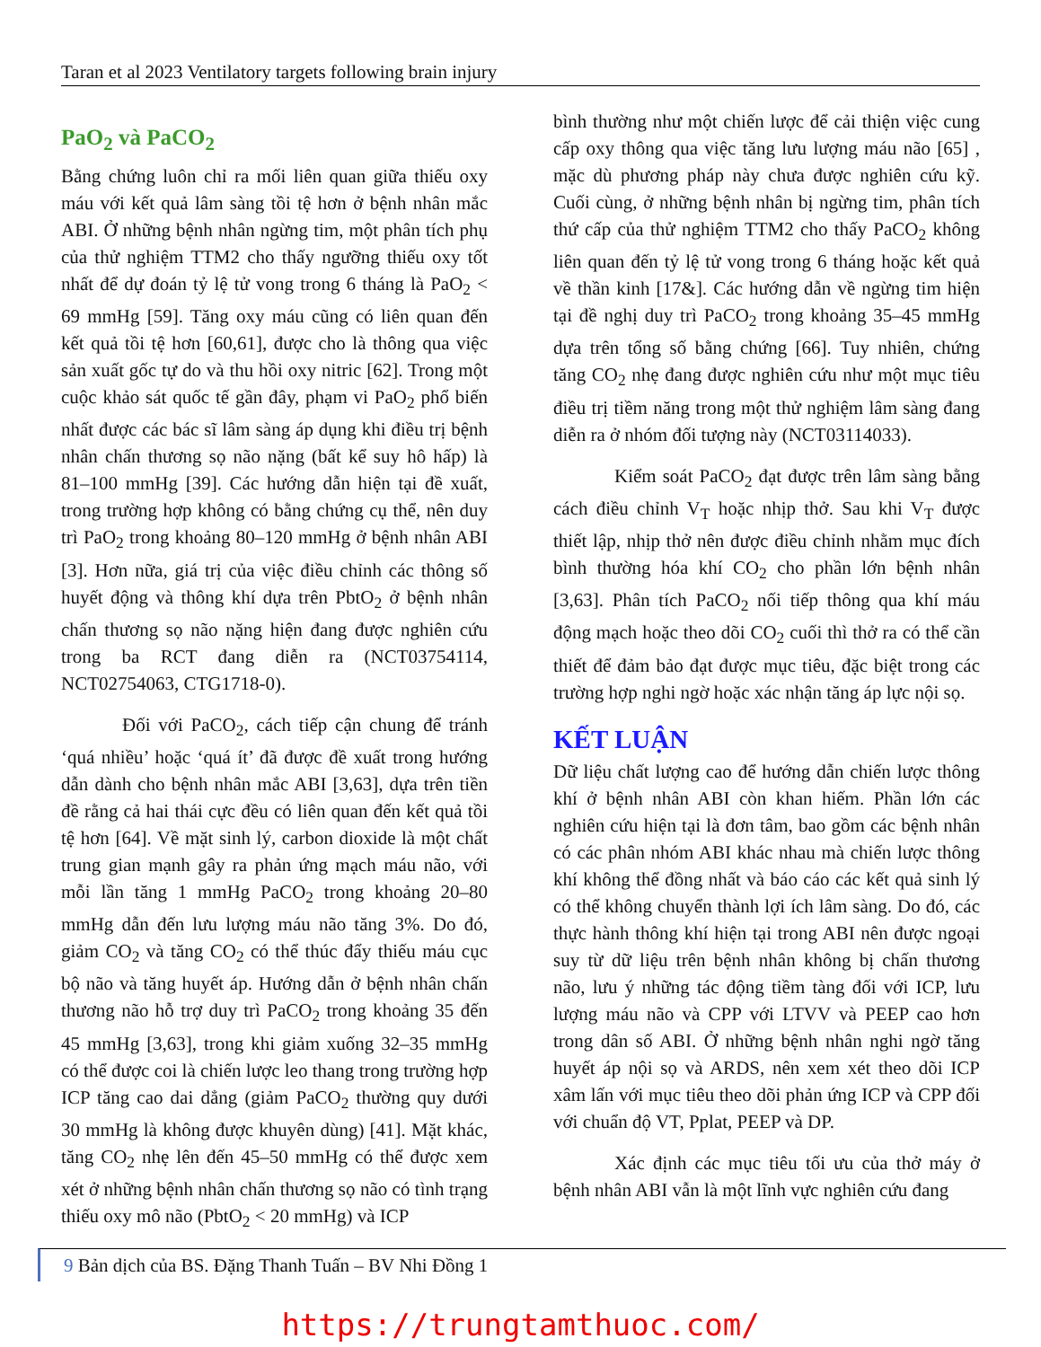Taran et al 2023 Ventilatory targets following brain injury
PaO<sub>2</sub> và PaCO<sub>2</sub>
Bằng chứng luôn chỉ ra mối liên quan giữa thiếu oxy máu với kết quả lâm sàng tồi tệ hơn ở bệnh nhân mắc ABI. Ở những bệnh nhân ngừng tim, một phân tích phụ của thử nghiệm TTM2 cho thấy ngưỡng thiếu oxy tốt nhất để dự đoán tỷ lệ tử vong trong 6 tháng là PaO<sub>2</sub> < 69 mmHg [59]. Tăng oxy máu cũng có liên quan đến kết quả tồi tệ hơn [60,61], được cho là thông qua việc sản xuất gốc tự do và thu hồi oxy nitric [62]. Trong một cuộc khảo sát quốc tế gần đây, phạm vi PaO<sub>2</sub> phổ biến nhất được các bác sĩ lâm sàng áp dụng khi điều trị bệnh nhân chấn thương sọ não nặng (bất kể suy hô hấp) là 81–100 mmHg [39]. Các hướng dẫn hiện tại đề xuất, trong trường hợp không có bằng chứng cụ thể, nên duy trì PaO<sub>2</sub> trong khoảng 80–120 mmHg ở bệnh nhân ABI [3]. Hơn nữa, giá trị của việc điều chỉnh các thông số huyết động và thông khí dựa trên PbtO<sub>2</sub> ở bệnh nhân chấn thương sọ não nặng hiện đang được nghiên cứu trong ba RCT đang diễn ra (NCT03754114, NCT02754063, CTG1718-0).
Đối với PaCO<sub>2</sub>, cách tiếp cận chung để tránh ‘quá nhiều’ hoặc ‘quá ít’ đã được đề xuất trong hướng dẫn dành cho bệnh nhân mắc ABI [3,63], dựa trên tiền đề rằng cả hai thái cực đều có liên quan đến kết quả tồi tệ hơn [64]. Về mặt sinh lý, carbon dioxide là một chất trung gian mạnh gây ra phản ứng mạch máu não, với mỗi lần tăng 1 mmHg PaCO<sub>2</sub> trong khoảng 20–80 mmHg dẫn đến lưu lượng máu não tăng 3%. Do đó, giảm CO<sub>2</sub> và tăng CO<sub>2</sub> có thể thúc đẩy thiếu máu cục bộ não và tăng huyết áp. Hướng dẫn ở bệnh nhân chấn thương não hỗ trợ duy trì PaCO<sub>2</sub> trong khoảng 35 đến 45 mmHg [3,63], trong khi giảm xuống 32–35 mmHg có thể được coi là chiến lược leo thang trong trường hợp ICP tăng cao dai dẳng (giảm PaCO<sub>2</sub> thường quy dưới 30 mmHg là không được khuyên dùng) [41]. Mặt khác, tăng CO<sub>2</sub> nhẹ lên đến 45–50 mmHg có thể được xem xét ở những bệnh nhân chấn thương sọ não có tình trạng thiếu oxy mô não (PbtO<sub>2</sub> < 20 mmHg) và ICP
bình thường như một chiến lược để cải thiện việc cung cấp oxy thông qua việc tăng lưu lượng máu não [65] , mặc dù phương pháp này chưa được nghiên cứu kỹ. Cuối cùng, ở những bệnh nhân bị ngừng tim, phân tích thứ cấp của thử nghiệm TTM2 cho thấy PaCO<sub>2</sub> không liên quan đến tỷ lệ tử vong trong 6 tháng hoặc kết quả về thần kinh [17&]. Các hướng dẫn về ngừng tim hiện tại đề nghị duy trì PaCO<sub>2</sub> trong khoảng 35–45 mmHg dựa trên tổng số bằng chứng [66]. Tuy nhiên, chứng tăng CO<sub>2</sub> nhẹ đang được nghiên cứu như một mục tiêu điều trị tiềm năng trong một thử nghiệm lâm sàng đang diễn ra ở nhóm đối tượng này (NCT03114033).
Kiểm soát PaCO<sub>2</sub> đạt được trên lâm sàng bằng cách điều chỉnh V<sub>T</sub> hoặc nhịp thở. Sau khi V<sub>T</sub> được thiết lập, nhịp thở nên được điều chỉnh nhằm mục đích bình thường hóa khí CO<sub>2</sub> cho phần lớn bệnh nhân [3,63]. Phân tích PaCO<sub>2</sub> nối tiếp thông qua khí máu động mạch hoặc theo dõi CO<sub>2</sub> cuối thì thở ra có thể cần thiết để đảm bảo đạt được mục tiêu, đặc biệt trong các trường hợp nghi ngờ hoặc xác nhận tăng áp lực nội sọ.
KẾT LUẬN
Dữ liệu chất lượng cao để hướng dẫn chiến lược thông khí ở bệnh nhân ABI còn khan hiếm. Phần lớn các nghiên cứu hiện tại là đơn tâm, bao gồm các bệnh nhân có các phân nhóm ABI khác nhau mà chiến lược thông khí không thể đồng nhất và báo cáo các kết quả sinh lý có thể không chuyển thành lợi ích lâm sàng. Do đó, các thực hành thông khí hiện tại trong ABI nên được ngoại suy từ dữ liệu trên bệnh nhân không bị chấn thương não, lưu ý những tác động tiềm tàng đối với ICP, lưu lượng máu não và CPP với LTVV và PEEP cao hơn trong dân số ABI. Ở những bệnh nhân nghi ngờ tăng huyết áp nội sọ và ARDS, nên xem xét theo dõi ICP xâm lấn với mục tiêu theo dõi phản ứng ICP và CPP đối với chuẩn độ VT, Pplat, PEEP và DP.
Xác định các mục tiêu tối ưu của thở máy ở bệnh nhân ABI vẫn là một lĩnh vực nghiên cứu đang
9 Bản dịch của BS. Đặng Thanh Tuấn – BV Nhi Đồng 1
https://trungtamthuoc.com/